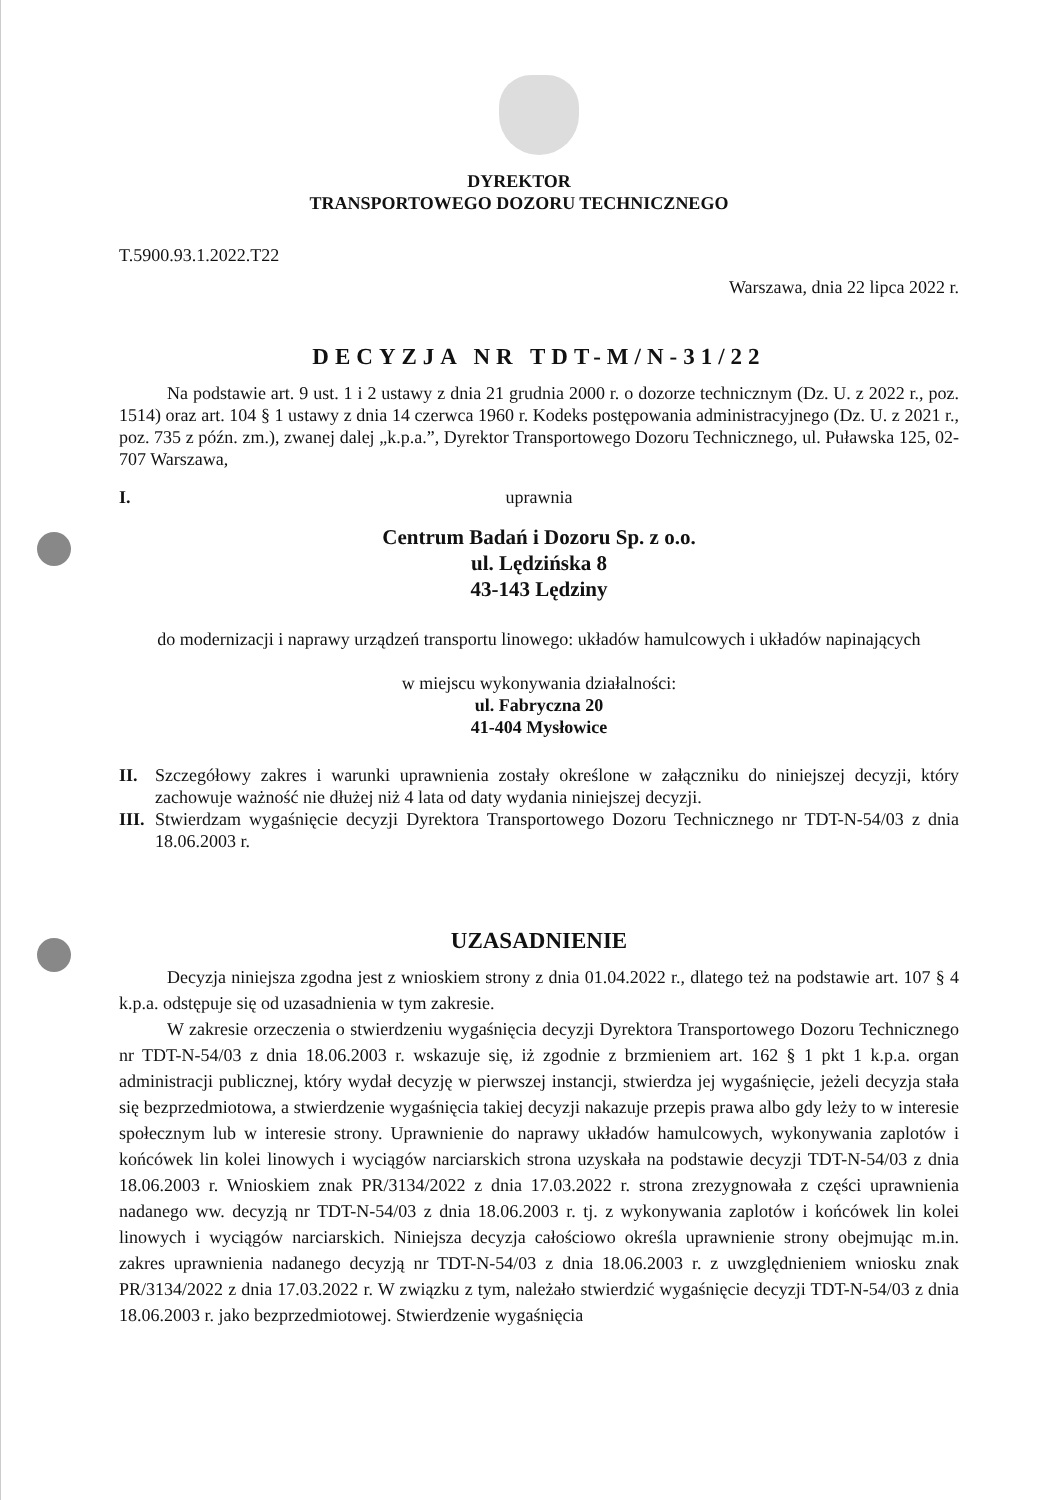DYREKTOR
TRANSPORTOWEGO DOZORU TECHNICZNEGO
T.5900.93.1.2022.T22
Warszawa, dnia 22 lipca 2022 r.
DECYZJA NR TDT-M/N-31/22
Na podstawie art. 9 ust. 1 i 2 ustawy z dnia 21 grudnia 2000 r. o dozorze technicznym (Dz. U. z 2022 r., poz. 1514) oraz art. 104 § 1 ustawy z dnia 14 czerwca 1960 r. Kodeks postępowania administracyjnego (Dz. U. z 2021 r., poz. 735 z późn. zm.), zwanej dalej „k.p.a.”, Dyrektor Transportowego Dozoru Technicznego, ul. Puławska 125, 02-707 Warszawa,
I. uprawnia
Centrum Badań i Dozoru Sp. z o.o.
ul. Lędzińska 8
43-143 Lędziny
do modernizacji i naprawy urządzeń transportu linowego: układów hamulcowych i układów napinających
w miejscu wykonywania działalności:
ul. Fabryczna 20
41-404 Mysłowice
II. Szczegółowy zakres i warunki uprawnienia zostały określone w załączniku do niniejszej decyzji, który zachowuje ważność nie dłużej niż 4 lata od daty wydania niniejszej decyzji.
III.
Stwierdzam wygaśnięcie decyzji Dyrektora Transportowego Dozoru Technicznego nr TDT-N-54/03 z dnia 18.06.2003 r.
UZASADNIENIE
Decyzja niniejsza zgodna jest z wnioskiem strony z dnia 01.04.2022 r., dlatego też na podstawie art. 107 § 4 k.p.a. odstępuje się od uzasadnienia w tym zakresie.
W zakresie orzeczenia o stwierdzeniu wygaśnięcia decyzji Dyrektora Transportowego Dozoru Technicznego nr TDT-N-54/03 z dnia 18.06.2003 r. wskazuje się, iż zgodnie z brzmieniem art. 162 § 1 pkt 1 k.p.a. organ administracji publicznej, który wydał decyzję w pierwszej instancji, stwierdza jej wygaśnięcie, jeżeli decyzja stała się bezprzedmiotowa, a stwierdzenie wygaśnięcia takiej decyzji nakazuje przepis prawa albo gdy leży to w interesie społecznym lub w interesie strony. Uprawnienie do naprawy układów hamulcowych, wykonywania zaplotów i końcówek lin kolei linowych i wyciągów narciarskich strona uzyskała na podstawie decyzji TDT-N-54/03 z dnia 18.06.2003 r. Wnioskiem znak PR/3134/2022 z dnia 17.03.2022 r. strona zrezygnowała z części uprawnienia nadanego ww. decyzją nr TDT-N-54/03 z dnia 18.06.2003 r. tj. z wykonywania zaplotów i końcówek lin kolei linowych i wyciągów narciarskich. Niniejsza decyzja całościowo określa uprawnienie strony obejmując m.in. zakres uprawnienia nadanego decyzją nr TDT-N-54/03 z dnia 18.06.2003 r. z uwzględnieniem wniosku znak PR/3134/2022 z dnia 17.03.2022 r. W związku z tym, należało stwierdzić wygaśnięcie decyzji TDT-N-54/03 z dnia 18.06.2003 r. jako bezprzedmiotowej. Stwierdzenie wygaśnięcia